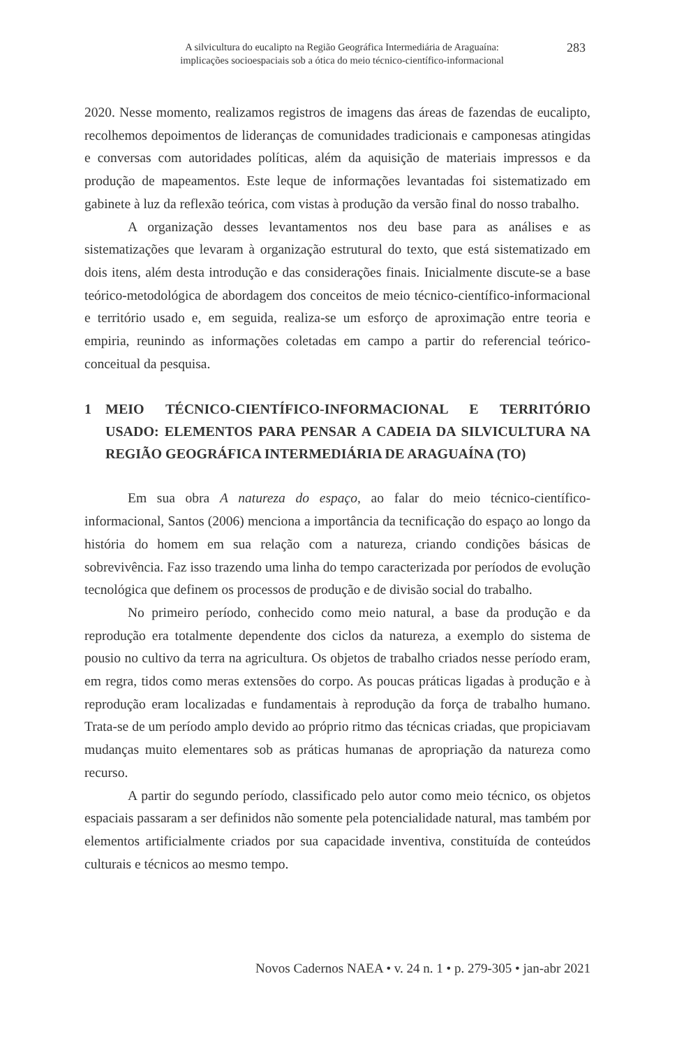A silvicultura do eucalipto na Região Geográfica Intermediária de Araguaína:
implicações socioespaciais sob a ótica do meio técnico-científico-informacional
283
2020. Nesse momento, realizamos registros de imagens das áreas de fazendas de eucalipto, recolhemos depoimentos de lideranças de comunidades tradicionais e camponesas atingidas e conversas com autoridades políticas, além da aquisição de materiais impressos e da produção de mapeamentos. Este leque de informações levantadas foi sistematizado em gabinete à luz da reflexão teórica, com vistas à produção da versão final do nosso trabalho.
A organização desses levantamentos nos deu base para as análises e as sistematizações que levaram à organização estrutural do texto, que está sistematizado em dois itens, além desta introdução e das considerações finais. Inicialmente discute-se a base teórico-metodológica de abordagem dos conceitos de meio técnico-científico-informacional e território usado e, em seguida, realiza-se um esforço de aproximação entre teoria e empiria, reunindo as informações coletadas em campo a partir do referencial teórico-conceitual da pesquisa.
1 MEIO TÉCNICO-CIENTÍFICO-INFORMACIONAL E TERRITÓRIO USADO: ELEMENTOS PARA PENSAR A CADEIA DA SILVICULTURA NA REGIÃO GEOGRÁFICA INTERMEDIÁRIA DE ARAGUAÍNA (TO)
Em sua obra A natureza do espaço, ao falar do meio técnico-científico-informacional, Santos (2006) menciona a importância da tecnificação do espaço ao longo da história do homem em sua relação com a natureza, criando condições básicas de sobrevivência. Faz isso trazendo uma linha do tempo caracterizada por períodos de evolução tecnológica que definem os processos de produção e de divisão social do trabalho.
No primeiro período, conhecido como meio natural, a base da produção e da reprodução era totalmente dependente dos ciclos da natureza, a exemplo do sistema de pousio no cultivo da terra na agricultura. Os objetos de trabalho criados nesse período eram, em regra, tidos como meras extensões do corpo. As poucas práticas ligadas à produção e à reprodução eram localizadas e fundamentais à reprodução da força de trabalho humano. Trata-se de um período amplo devido ao próprio ritmo das técnicas criadas, que propiciavam mudanças muito elementares sob as práticas humanas de apropriação da natureza como recurso.
A partir do segundo período, classificado pelo autor como meio técnico, os objetos espaciais passaram a ser definidos não somente pela potencialidade natural, mas também por elementos artificialmente criados por sua capacidade inventiva, constituída de conteúdos culturais e técnicos ao mesmo tempo.
Novos Cadernos NAEA • v. 24 n. 1 • p. 279-305 • jan-abr 2021